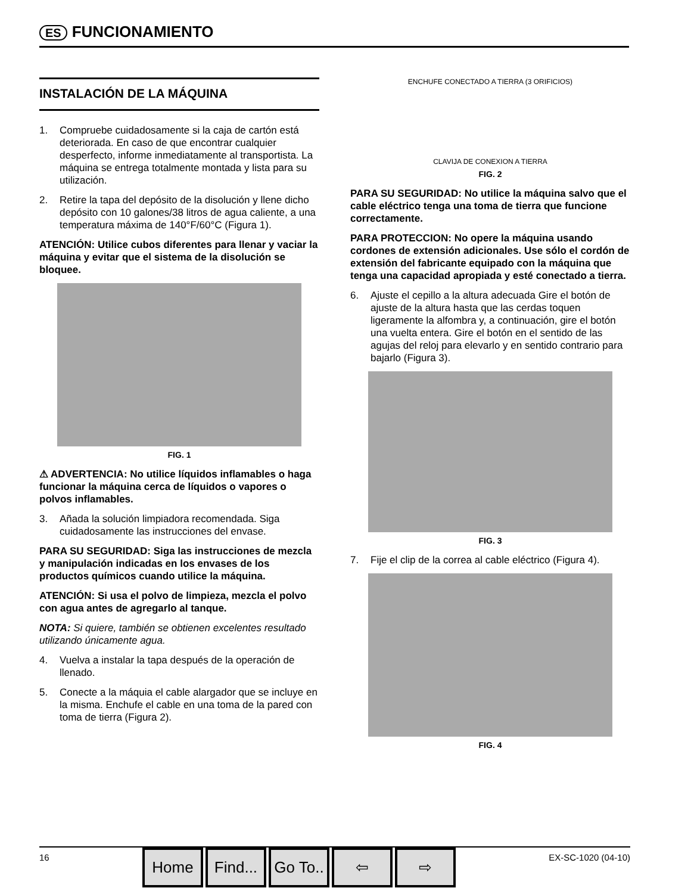ES FUNCIONAMIENTO
INSTALACIÓN DE LA MÁQUINA
1. Compruebe cuidadosamente si la caja de cartón está deteriorada. En caso de que encontrar cualquier desperfecto, informe inmediatamente al transportista. La máquina se entrega totalmente montada y lista para su utilización.
2. Retire la tapa del depósito de la disolución y llene dicho depósito con 10 galones/38 litros de agua caliente, a una temperatura máxima de 140°F/60°C (Figura 1).
ATENCIÓN: Utilice cubos diferentes para llenar y vaciar la máquina y evitar que el sistema de la disolución se bloquee.
FIG. 1
⚠ ADVERTENCIA: No utilice líquidos inflamables o haga funcionar la máquina cerca de líquidos o vapores o polvos inflamables.
3. Añada la solución limpiadora recomendada. Siga cuidadosamente las instrucciones del envase.
PARA SU SEGURIDAD: Siga las instrucciones de mezcla y manipulación indicadas en los envases de los productos químicos cuando utilice la máquina.
ATENCIÓN: Si usa el polvo de limpieza, mezcla el polvo con agua antes de agregarlo al tanque.
NOTA: Si quiere, también se obtienen excelentes resultado utilizando únicamente agua.
4. Vuelva a instalar la tapa después de la operación de llenado.
5. Conecte a la máquia el cable alargador que se incluye en la misma. Enchufe el cable en una toma de la pared con toma de tierra (Figura 2).
ENCHUFE CONECTADO A TIERRA (3 ORIFICIOS)
CLAVIJA DE CONEXION A TIERRA
FIG. 2
PARA SU SEGURIDAD: No utilice la máquina salvo que el cable eléctrico tenga una toma de tierra que funcione correctamente.
PARA PROTECCION: No opere la máquina usando cordones de extensión adicionales. Use sólo el cordón de extensión del fabricante equipado con la máquina que tenga una capacidad apropiada y esté conectado a tierra.
6. Ajuste el cepillo a la altura adecuada Gire el botón de ajuste de la altura hasta que las cerdas toquen ligeramente la alfombra y, a continuación, gire el botón una vuelta entera. Gire el botón en el sentido de las agujas del reloj para elevarlo y en sentido contrario para bajarlo (Figura 3).
FIG. 3
7. Fije el clip de la correa al cable eléctrico (Figura 4).
FIG. 4
16
Home Find...
Go To..
⇦ ⇨
EX-SC-1020 (04-10)